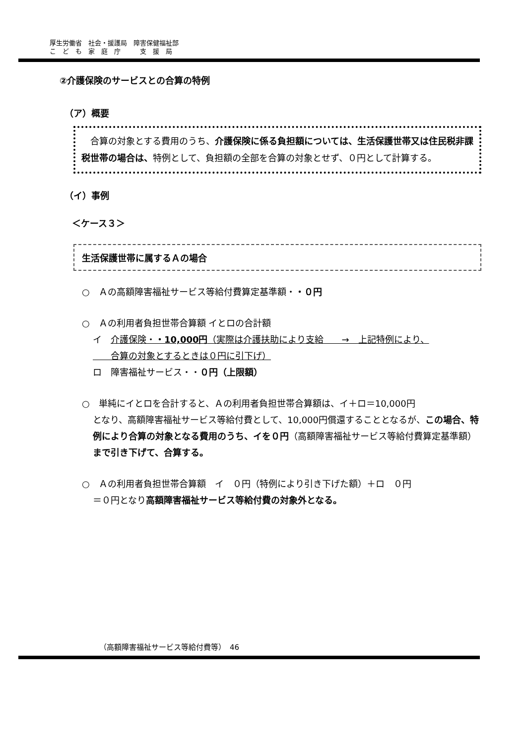厚生労働省　社会・援護局　障害保健福祉部
こ　ど　も　家　庭　庁　　　支　援　局
②介護保険のサービスとの合算の特例
（ア）概要
　合算の対象とする費用のうち、介護保険に係る負担額については、生活保護世帯又は住民税非課税世帯の場合は、特例として、負担額の全部を合算の対象とせず、０円として計算する。
（イ）事例
＜ケース３＞
生活保護世帯に属するＡの場合
○　Ａの高額障害福祉サービス等給付費算定基準額・・０円
○　Ａの利用者負担世帯合算額 イとロの合計額
イ　介護保険・・10,000円（実際は介護扶助により支給　　→　上記特例により、
　　合算の対象とするときは０円に引下げ）
ロ　障害福祉サービス・・０円（上限額）
○　単純にイとロを合計すると、Ａの利用者負担世帯合算額は、イ＋ロ＝10,000円
となり、高額障害福祉サービス等給付費として、10,000円償還することとなるが、この場合、特例により合算の対象となる費用のうち、イを０円（高額障害福祉サービス等給付費算定基準額）まで引き下げて、合算する。
○　Ａの利用者負担世帯合算額　イ　０円（特例により引き下げた額）＋ロ　０円
＝０円となり高額障害福祉サービス等給付費の対象外となる。
（高額障害福祉サービス等給付費等）　46